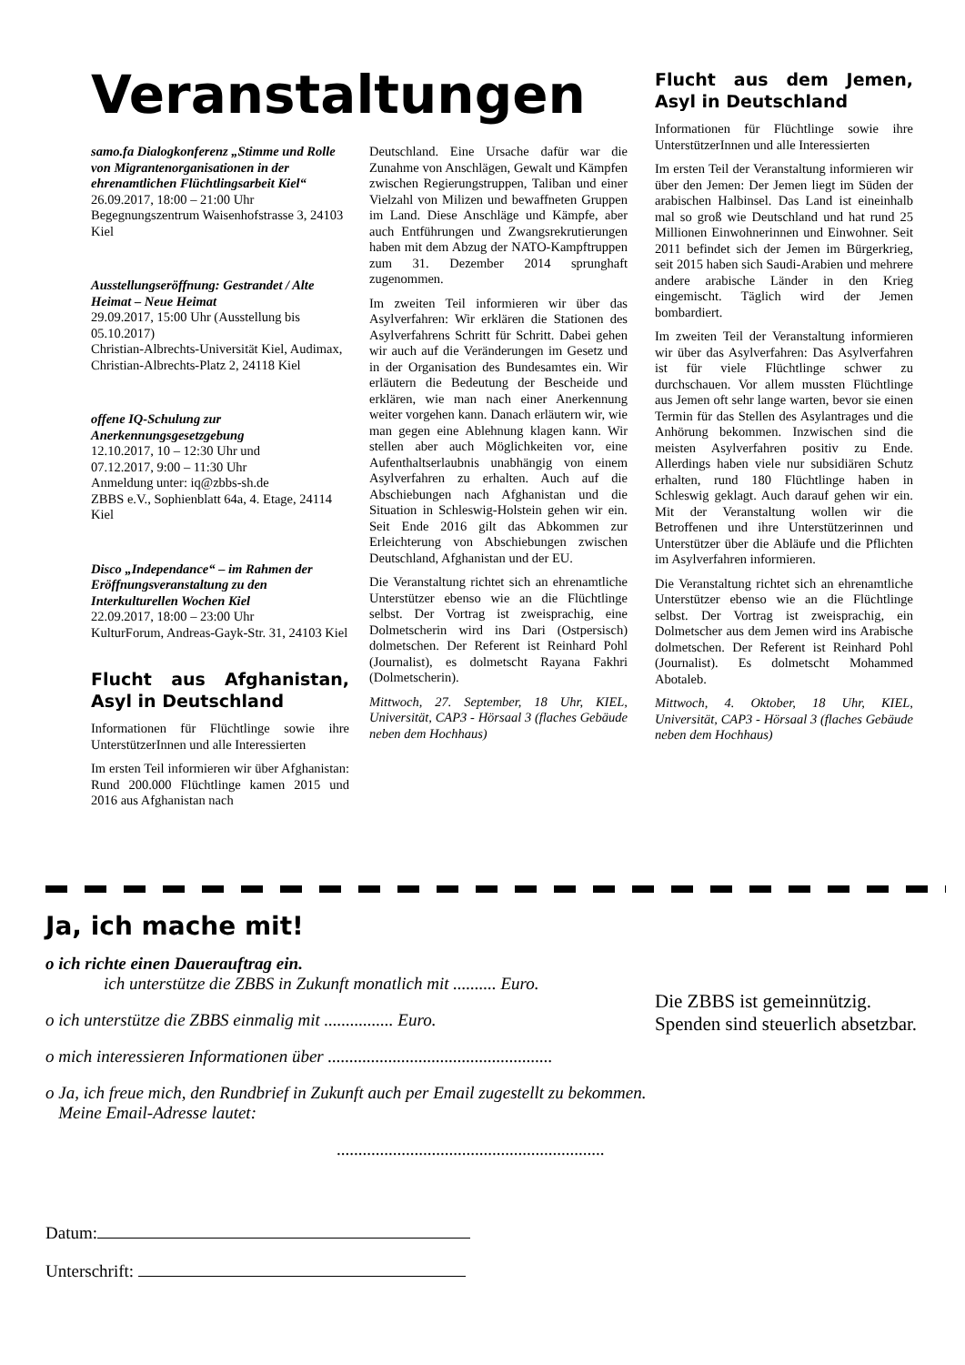Veranstaltungen
samo.fa Dialogkonferenz „Stimme und Rolle von Migrantenorganisationen in der ehrenamtlichen Flüchtlingsarbeit Kiel“
26.09.2017, 18:00 – 21:00 Uhr
Begegnungszentrum Waisenhofstrasse 3, 24103 Kiel
Ausstellungseröffnung: Gestrandet / Alte Heimat – Neue Heimat
29.09.2017, 15:00 Uhr (Ausstellung bis 05.10.2017)
Christian-Albrechts-Universität Kiel, Audimax, Christian-Albrechts-Platz 2, 24118 Kiel
offene IQ-Schulung zur Anerkennungsgesetzgebung
12.10.2017, 10 – 12:30 Uhr und
07.12.2017, 9:00 – 11:30 Uhr
Anmeldung unter: iq@zbbs-sh.de
ZBBS e.V., Sophienblatt 64a, 4. Etage, 24114 Kiel
Disco „Independance“ – im Rahmen der Eröffnungsveranstaltung zu den Interkulturellen Wochen Kiel
22.09.2017, 18:00 – 23:00 Uhr
KulturForum, Andreas-Gayk-Str. 31, 24103 Kiel
Flucht aus Afghanistan, Asyl in Deutschland
Informationen für Flüchtlinge sowie ihre UnterstützerInnen und alle Interessierten
Im ersten Teil informieren wir über Afghanistan: Rund 200.000 Flüchtlinge kamen 2015 und 2016 aus Afghanistan nach
Deutschland. Eine Ursache dafür war die Zunahme von Anschlägen, Gewalt und Kämpfen zwischen Regierungstruppen, Taliban und einer Vielzahl von Milizen und bewaffneten Gruppen im Land. Diese Anschläge und Kämpfe, aber auch Entführungen und Zwangsrekrutierungen haben mit dem Abzug der NATO-Kampftruppen zum 31. Dezember 2014 sprunghaft zugenommen.
Im zweiten Teil informieren wir über das Asylverfahren: Wir erklären die Stationen des Asylverfahrens Schritt für Schritt. Dabei gehen wir auch auf die Veränderungen im Gesetz und in der Organisation des Bundesamtes ein. Wir erläutern die Bedeutung der Bescheide und erklären, wie man nach einer Anerkennung weiter vorgehen kann. Danach erläutern wir, wie man gegen eine Ablehnung klagen kann. Wir stellen aber auch Möglichkeiten vor, eine Aufenthaltserlaubnis unabhängig von einem Asylverfahren zu erhalten. Auch auf die Abschiebungen nach Afghanistan und die Situation in Schleswig-Holstein gehen wir ein. Seit Ende 2016 gilt das Abkommen zur Erleichterung von Abschiebungen zwischen Deutschland, Afghanistan und der EU.
Die Veranstaltung richtet sich an ehrenamtliche Unterstützer ebenso wie an die Flüchtlinge selbst. Der Vortrag ist zweisprachig, eine Dolmetscherin wird ins Dari (Ostpersisch) dolmetschen. Der Referent ist Reinhard Pohl (Journalist), es dolmetscht Rayana Fakhri (Dolmetscherin).
Mittwoch, 27. September, 18 Uhr, KIEL, Universität, CAP3 - Hörsaal 3 (flaches Gebäude neben dem Hochhaus)
Flucht aus dem Jemen, Asyl in Deutschland
Informationen für Flüchtlinge sowie ihre UnterstützerInnen und alle Interessierten
Im ersten Teil der Veranstaltung informieren wir über den Jemen: Der Jemen liegt im Süden der arabischen Halbinsel. Das Land ist eineinhalb mal so groß wie Deutschland und hat rund 25 Millionen Einwohnerinnen und Einwohner. Seit 2011 befindet sich der Jemen im Bürgerkrieg, seit 2015 haben sich Saudi-Arabien und mehrere andere arabische Länder in den Krieg eingemischt. Täglich wird der Jemen bombardiert.
Im zweiten Teil der Veranstaltung informieren wir über das Asylverfahren: Das Asylverfahren ist für viele Flüchtlinge schwer zu durchschauen. Vor allem mussten Flüchtlinge aus Jemen oft sehr lange warten, bevor sie einen Termin für das Stellen des Asylantrages und die Anhörung bekommen. Inzwischen sind die meisten Asylverfahren positiv zu Ende. Allerdings haben viele nur subsidiären Schutz erhalten, rund 180 Flüchtlinge haben in Schleswig geklagt. Auch darauf gehen wir ein. Mit der Veranstaltung wollen wir die Betroffenen und ihre Unterstützerinnen und Unterstützer über die Abläufe und die Pflichten im Asylverfahren informieren.
Die Veranstaltung richtet sich an ehrenamtliche Unterstützer ebenso wie an die Flüchtlinge selbst. Der Vortrag ist zweisprachig, ein Dolmetscher aus dem Jemen wird ins Arabische dolmetschen. Der Referent ist Reinhard Pohl (Journalist). Es dolmetscht Mohammed Abotaleb.
Mittwoch, 4. Oktober, 18 Uhr, KIEL, Universität, CAP3 - Hörsaal 3 (flaches Gebäude neben dem Hochhaus)
Ja, ich mache mit!
o ich richte einen Dauerauftrag ein.
ich unterstütze die ZBBS in Zukunft monatlich mit .......... Euro.
o ich unterstütze die ZBBS einmalig mit ................ Euro.
o mich interessieren Informationen über ....................................................
Die ZBBS ist gemeinnützig.
Spenden sind steuerlich absetzbar.
o Ja, ich freue mich, den Rundbrief in Zukunft auch per Email zugestellt zu bekommen.
Meine Email-Adresse lautet:
..............................................................
Datum:
Unterschrift: